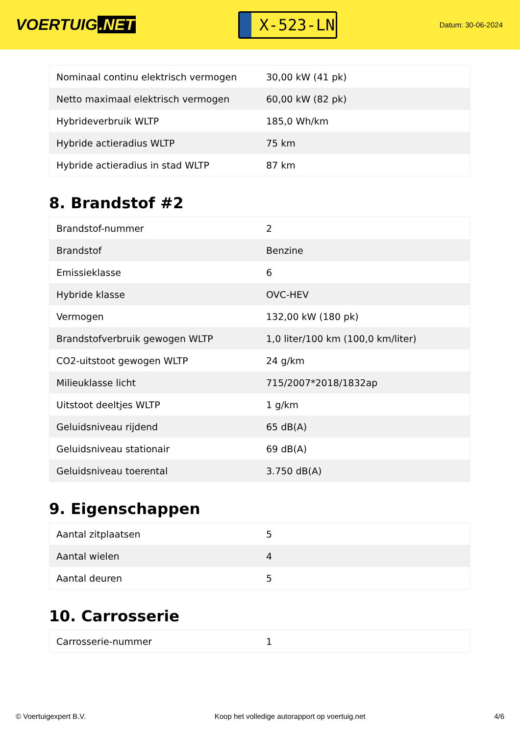VOERTUIG.NET
X-523-LN
Datum: 30-06-2024
| Nominaal continu elektrisch vermogen | 30,00 kW (41 pk) |
| Netto maximaal elektrisch vermogen | 60,00 kW (82 pk) |
| Hybrideverbruik WLTP | 185,0 Wh/km |
| Hybride actieradius WLTP | 75 km |
| Hybride actieradius in stad WLTP | 87 km |
8. Brandstof #2
| Brandstof-nummer | 2 |
| Brandstof | Benzine |
| Emissieklasse | 6 |
| Hybride klasse | OVC-HEV |
| Vermogen | 132,00 kW (180 pk) |
| Brandstofverbruik gewogen WLTP | 1,0 liter/100 km (100,0 km/liter) |
| CO2-uitstoot gewogen WLTP | 24 g/km |
| Milieuklasse licht | 715/2007*2018/1832ap |
| Uitstoot deeltjes WLTP | 1 g/km |
| Geluidsniveau rijdend | 65 dB(A) |
| Geluidsniveau stationair | 69 dB(A) |
| Geluidsniveau toerental | 3.750 dB(A) |
9. Eigenschappen
| Aantal zitplaatsen | 5 |
| Aantal wielen | 4 |
| Aantal deuren | 5 |
10. Carrosserie
| Carrosserie-nummer | 1 |
© Voertuigexpert B.V. Koop het volledige autorapport op voertuig.net 4/6